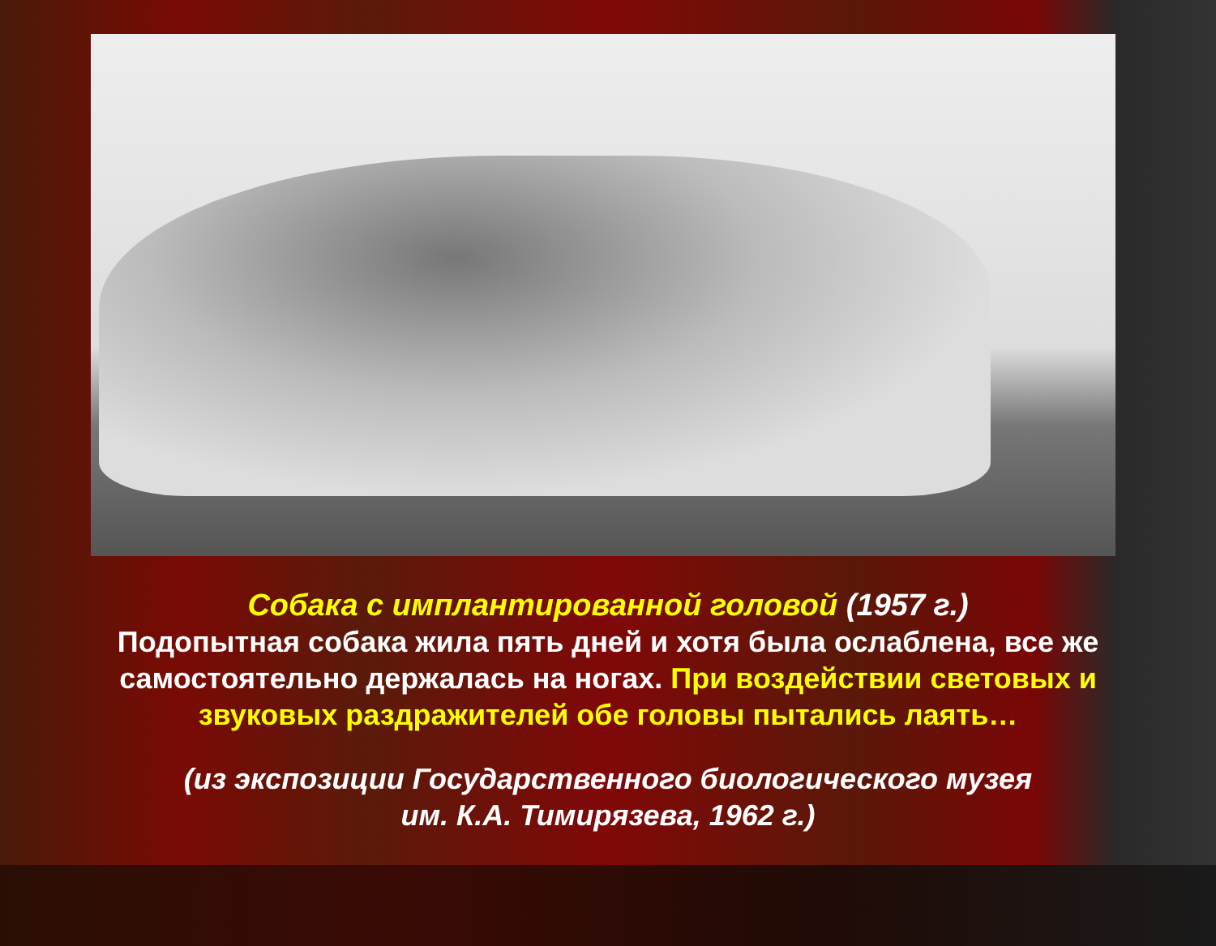Собака с имплантированной головой (1957 г.)
Подопытная собака жила пять дней и хотя была ослаблена, все же самостоятельно держалась на ногах. При воздействии световых и звуковых раздражителей обе головы пытались лаять…
(из экспозиции Государственного биологического музея
им. К.А. Тимирязева, 1962 г.)